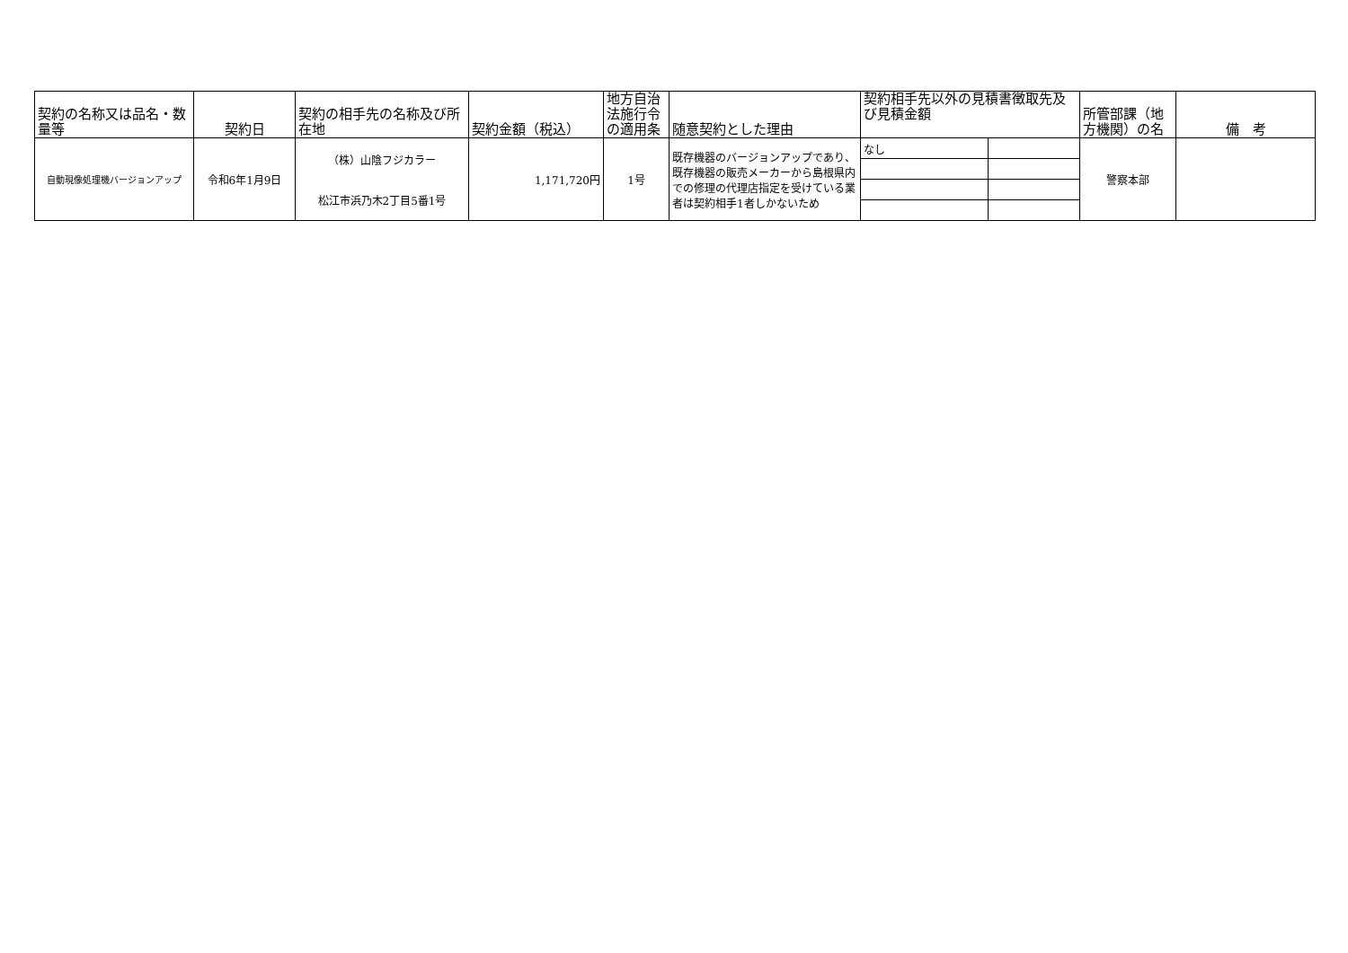| 契約の名称又は品名・数量等 | 契約日 | 契約の相手先の名称及び所在地 | 契約金額（税込） | 地方自治法施行令の適用条 | 随意契約とした理由 | 契約相手先以外の見積書徴取先及び見積金額 | | 所管部課（地方機関）の名 | 備 考 |
| --- | --- | --- | --- | --- | --- | --- | --- | --- | --- |
| 自動現像処理機バージョンアップ | 令和6年1月9日 | （株）山陰フジカラー 松江市浜乃木2丁目5番1号 | 1,171,720円 | 1号 | 既存機器のバージョンアップであり、既存機器の販売メーカーから島根県内での修理の代理店指定を受けている業者は契約相手1者しかないため | なし | | 警察本部 | |